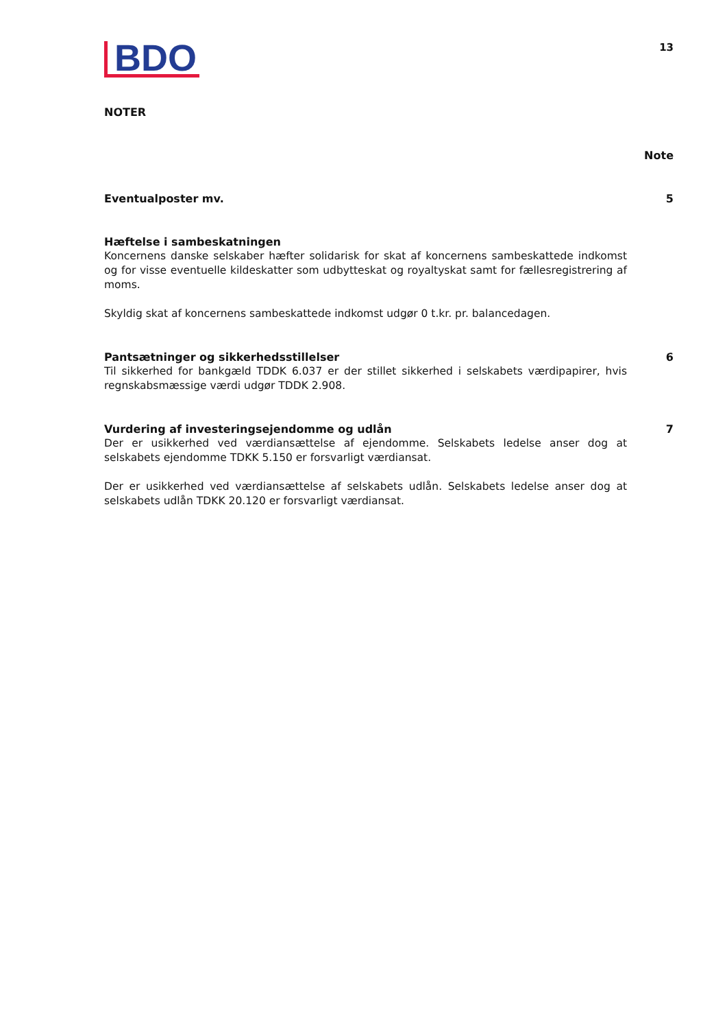BDO
13
NOTER
Note
Eventualposter mv. 5
Hæftelse i sambeskatningen
Koncernens danske selskaber hæfter solidarisk for skat af koncernens sambeskattede indkomst og for visse eventuelle kildeskatter som udbytteskat og royaltyskat samt for fællesregistrering af moms.
Skyldig skat af koncernens sambeskattede indkomst udgør 0 t.kr. pr. balancedagen.
Pantsætninger og sikkerhedsstillelser
Til sikkerhed for bankgæld TDDK 6.037 er der stillet sikkerhed i selskabets værdipapirer, hvis regnskabsmæssige værdi udgør TDDK 2.908.
6
Vurdering af investeringsejendomme og udlån
Der er usikkerhed ved værdiansættelse af ejendomme. Selskabets ledelse anser dog at selskabets ejendomme TDKK 5.150 er forsvarligt værdiansat.
Der er usikkerhed ved værdiansættelse af selskabets udlån. Selskabets ledelse anser dog at selskabets udlån TDKK 20.120 er forsvarligt værdiansat.
7